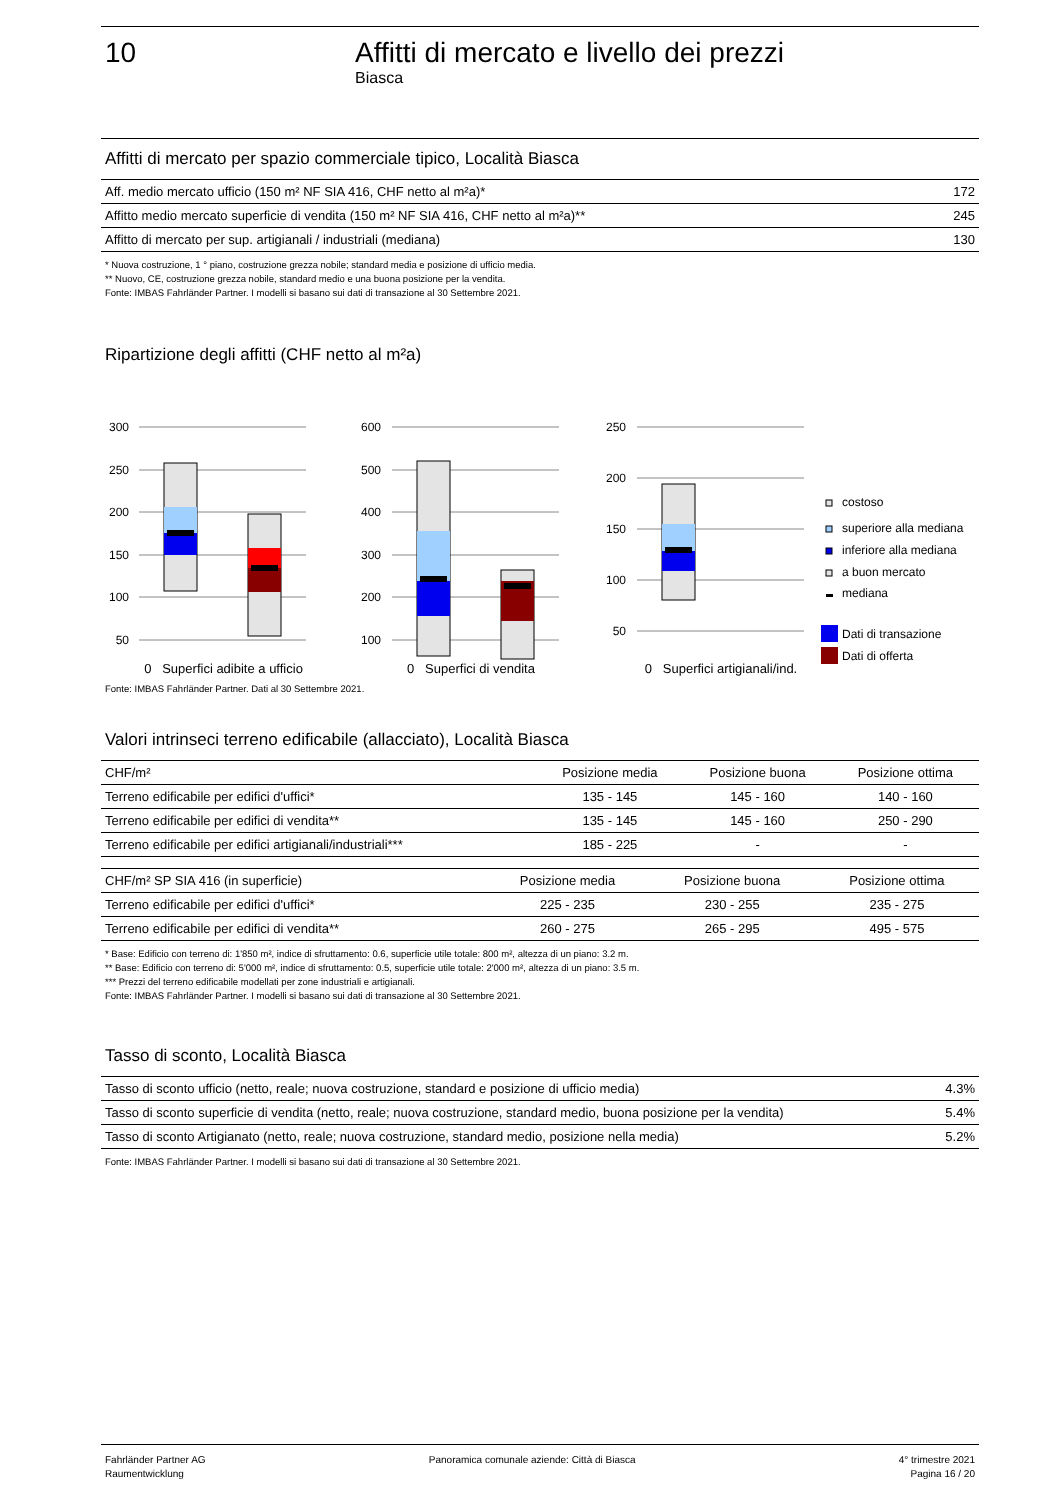10 Affitti di mercato e livello dei prezzi
Biasca
Affitti di mercato per spazio commerciale tipico, Località Biasca
| Aff. medio mercato ufficio (150 m² NF SIA 416, CHF netto al m²a)* | 172 |
| Affitto medio mercato superficie di vendita (150 m² NF SIA 416, CHF netto al m²a)** | 245 |
| Affitto di mercato per sup. artigianali / industriali (mediana) | 130 |
* Nuova costruzione, 1 ° piano, costruzione grezza nobile; standard media e posizione di ufficio media.
** Nuovo, CE, costruzione grezza nobile, standard medio e una buona posizione per la vendita.
Fonte: IMBAS Fahrländer Partner. I modelli si basano sui dati di transazione al 30 Settembre 2021.
Ripartizione degli affitti (CHF netto al m²a)
300
250
200
150
100
50
600
500
400
300
200
100
250
200
150
100
50
costoso
superiore alla mediana
inferiore alla mediana
a buon mercato
mediana
Dati di transazione
Dati di offerta
0 Superfici adibite a ufficio 0 Superfici di vendita 0 Superfici artigianali/ind.
Fonte: IMBAS Fahrländer Partner. Dati al 30 Settembre 2021.
Valori intrinseci terreno edificabile (allacciato), Località Biasca
| CHF/m² | Posizione media | Posizione buona | Posizione ottima |
| --- | --- | --- | --- |
| Terreno edificabile per edifici d'uffici* | 135 - 145 | 145 - 160 | 140 - 160 |
| Terreno edificabile per edifici di vendita** | 135 - 145 | 145 - 160 | 250 - 290 |
| Terreno edificabile per edifici artigianali/industriali*** | 185 - 225 | - | - |
| CHF/m² SP SIA 416 (in superficie) | Posizione media | Posizione buona | Posizione ottima |
| --- | --- | --- | --- |
| Terreno edificabile per edifici d'uffici* | 225 - 235 | 230 - 255 | 235 - 275 |
| Terreno edificabile per edifici di vendita** | 260 - 275 | 265 - 295 | 495 - 575 |
* Base: Edificio con terreno di: 1'850 m², indice di sfruttamento: 0.6, superficie utile totale: 800 m², altezza di un piano: 3.2 m.
** Base: Edificio con terreno di: 5'000 m², indice di sfruttamento: 0.5, superficie utile totale: 2'000 m², altezza di un piano: 3.5 m.
*** Prezzi del terreno edificabile modellati per zone industriali e artigianali.
Fonte: IMBAS Fahrländer Partner. I modelli si basano sui dati di transazione al 30 Settembre 2021.
Tasso di sconto, Località Biasca
| Tasso di sconto ufficio (netto, reale; nuova costruzione, standard e posizione di ufficio media) | 4.3% |
| Tasso di sconto superficie di vendita (netto, reale; nuova costruzione, standard medio, buona posizione per la vendita) | 5.4% |
| Tasso di sconto Artigianato (netto, reale; nuova costruzione, standard medio, posizione nella media) | 5.2% |
Fonte: IMBAS Fahrländer Partner. I modelli si basano sui dati di transazione al 30 Settembre 2021.
Fahrländer Partner AG
Raumentwicklung
Panoramica comunale aziende: Città di Biasca
4° trimestre 2021
Pagina 16 / 20